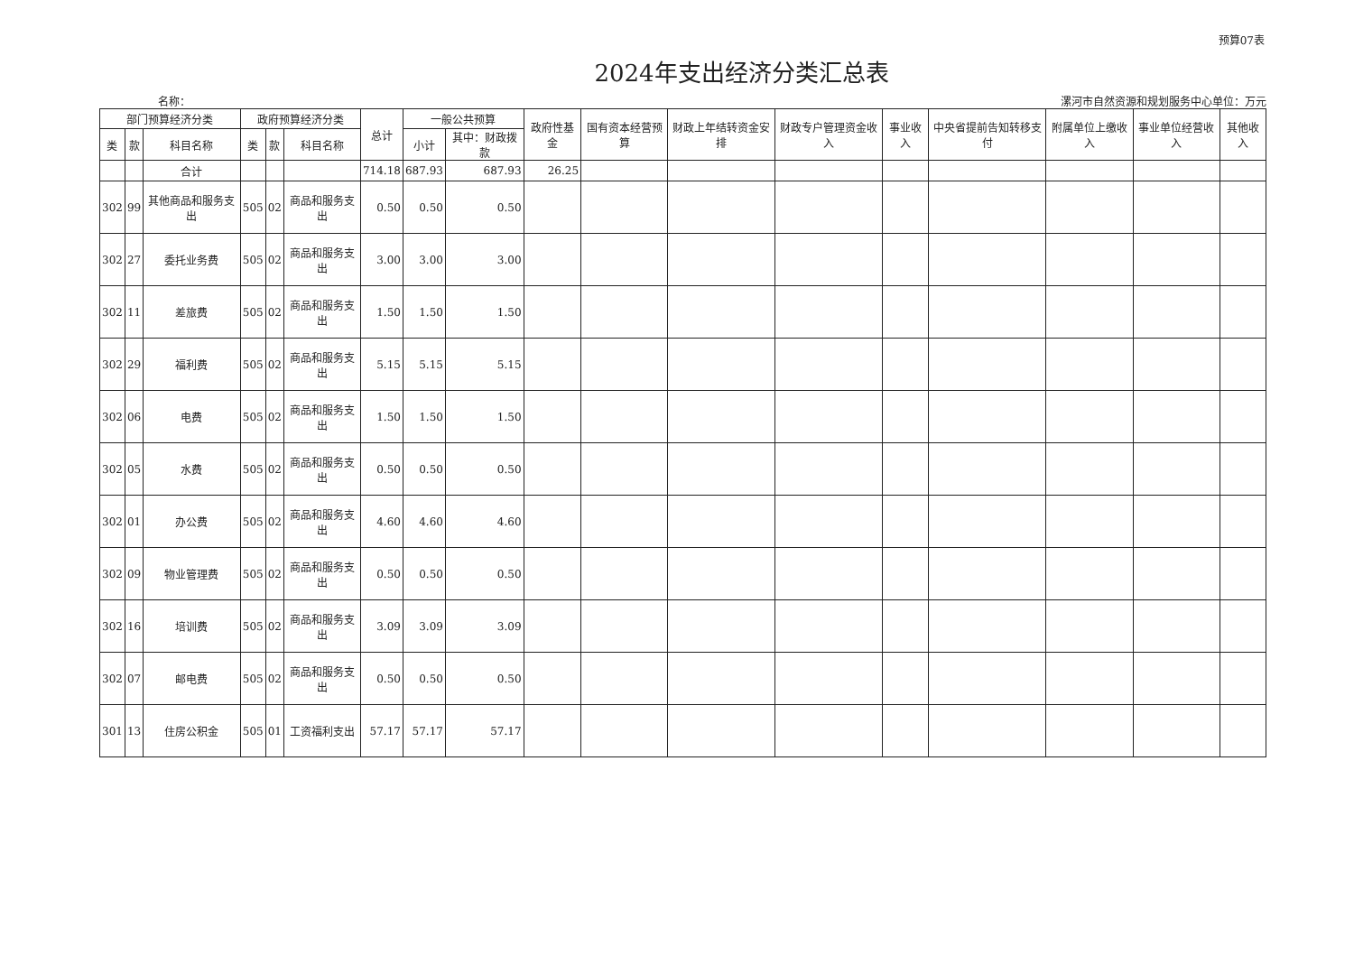预算07表
2024年支出经济分类汇总表
名称： 漯河市自然资源和规划服务中心 单位：万元
| 部门预算经济分类 | | | 政府预算经济分类 | | | 总计 | 一般公共预算 | | 政府性基金 | 国有资本经营预算 | 财政上年结转资金安排 | 财政专户管理资金收入 | 事业收入 | 中央省提前告知转移支付 | 附属单位上缴收入 | 事业单位经营收入 | 其他收入 |
| --- | --- | --- | --- | --- | --- | --- | --- | --- | --- | --- | --- | --- | --- | --- | --- | --- | --- |
| 类 | 款 | 科目名称 | 类 | 款 | 科目名称 | | 小计 | 其中：财政拨款 | | | | | | | | | |
| | | 合计 | | | | 714.18 | 687.93 | 687.93 | 26.25 | | | | | | | | |
| 302 | 99 | 其他商品和服务支出 | 505 | 02 | 商品和服务支出 | 0.50 | 0.50 | 0.50 | | | | | | | | | |
| 302 | 27 | 委托业务费 | 505 | 02 | 商品和服务支出 | 3.00 | 3.00 | 3.00 | | | | | | | | | |
| 302 | 11 | 差旅费 | 505 | 02 | 商品和服务支出 | 1.50 | 1.50 | 1.50 | | | | | | | | | |
| 302 | 29 | 福利费 | 505 | 02 | 商品和服务支出 | 5.15 | 5.15 | 5.15 | | | | | | | | | |
| 302 | 06 | 电费 | 505 | 02 | 商品和服务支出 | 1.50 | 1.50 | 1.50 | | | | | | | | | |
| 302 | 05 | 水费 | 505 | 02 | 商品和服务支出 | 0.50 | 0.50 | 0.50 | | | | | | | | | |
| 302 | 01 | 办公费 | 505 | 02 | 商品和服务支出 | 4.60 | 4.60 | 4.60 | | | | | | | | | |
| 302 | 09 | 物业管理费 | 505 | 02 | 商品和服务支出 | 0.50 | 0.50 | 0.50 | | | | | | | | | |
| 302 | 16 | 培训费 | 505 | 02 | 商品和服务支出 | 3.09 | 3.09 | 3.09 | | | | | | | | | |
| 302 | 07 | 邮电费 | 505 | 02 | 商品和服务支出 | 0.50 | 0.50 | 0.50 | | | | | | | | | |
| 301 | 13 | 住房公积金 | 505 | 01 | 工资福利支出 | 57.17 | 57.17 | 57.17 | | | | | | | | | |